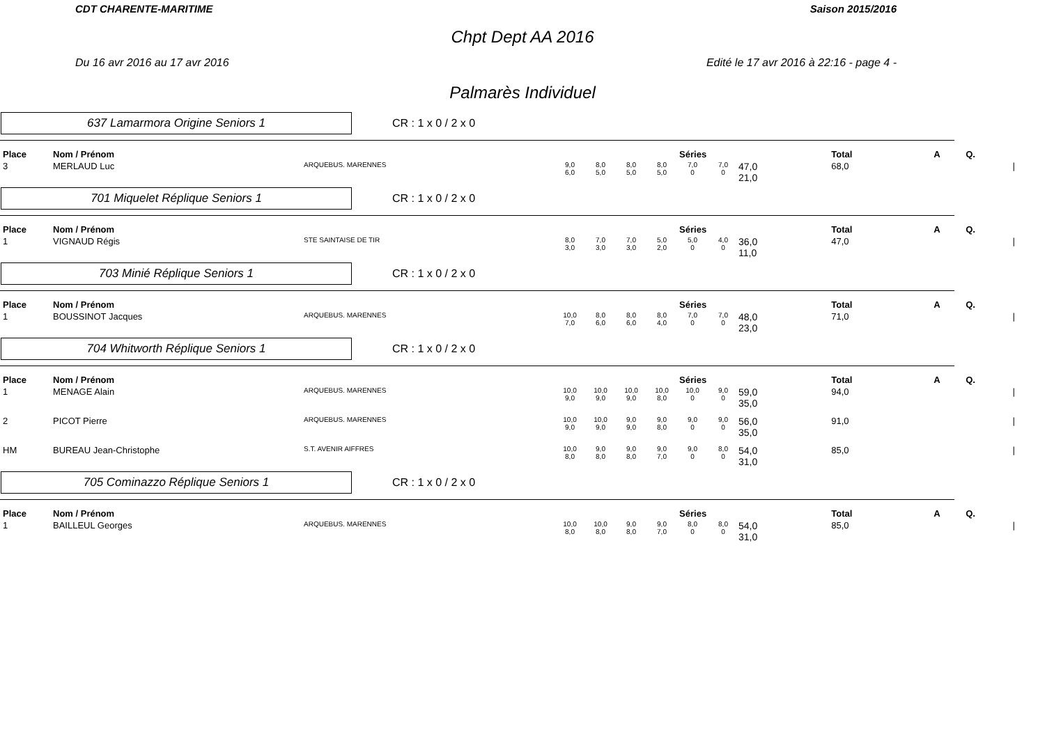CDT CHARENTE-MARITIME Saison 2015/2016
Chpt Dept AA 2016
Du 16 avr 2016 au 17 avr 2016 Edité le 17 avr 2016 à 22:16 - page 4 -
Palmarès Individuel
637 Lamarmora Origine Seniors 1
CR : 1 x 0 / 2 x 0
| Place | Nom / Prénom | | Séries | | | | | | | Total | A | Q. | |
| --- | --- | --- | --- | --- | --- | --- | --- | --- | --- | --- | --- | --- | --- |
| 3 | MERLAUD Luc | ARQUEBUS. MARENNES | 9,0 6,0 | 8,0 5,0 | 8,0 5,0 | 8,0 5,0 | 7,0 0 | 7,0 0 | 47,0 21,0 | 68,0 | | | / |
701 Miquelet Réplique Seniors 1
CR : 1 x 0 / 2 x 0
| Place | Nom / Prénom | | Séries | | | | | | | Total | A | Q. | |
| --- | --- | --- | --- | --- | --- | --- | --- | --- | --- | --- | --- | --- | --- |
| 1 | VIGNAUD Régis | STE SAINTAISE DE TIR | 8,0 3,0 | 7,0 3,0 | 7,0 3,0 | 5,0 2,0 | 5,0 0 | 4,0 0 | 36,0 11,0 | 47,0 | | | / |
703 Minié Réplique Seniors 1
CR : 1 x 0 / 2 x 0
| Place | Nom / Prénom | | Séries | | | | | | | Total | A | Q. | |
| --- | --- | --- | --- | --- | --- | --- | --- | --- | --- | --- | --- | --- | --- |
| 1 | BOUSSINOT Jacques | ARQUEBUS. MARENNES | 10,0 7,0 | 8,0 6,0 | 8,0 6,0 | 8,0 4,0 | 7,0 0 | 7,0 0 | 48,0 23,0 | 71,0 | | | / |
704 Whitworth Réplique Seniors 1
CR : 1 x 0 / 2 x 0
| Place | Nom / Prénom | | Séries | | | | | | | Total | A | Q. | |
| --- | --- | --- | --- | --- | --- | --- | --- | --- | --- | --- | --- | --- | --- |
| 1 | MENAGE Alain | ARQUEBUS. MARENNES | 10,0 9,0 | 10,0 9,0 | 10,0 9,0 | 10,0 8,0 | 10,0 0 | 9,0 0 | 59,0 35,0 | 94,0 | | | / |
| 2 | PICOT Pierre | ARQUEBUS. MARENNES | 10,0 9,0 | 10,0 9,0 | 9,0 9,0 | 9,0 8,0 | 9,0 0 | 9,0 0 | 56,0 35,0 | 91,0 | | | / |
| HM | BUREAU Jean-Christophe | S.T. AVENIR AIFFRES | 10,0 8,0 | 9,0 8,0 | 9,0 8,0 | 9,0 7,0 | 9,0 0 | 8,0 0 | 54,0 31,0 | 85,0 | | | / |
705 Cominazzo Réplique Seniors 1
CR : 1 x 0 / 2 x 0
| Place | Nom / Prénom | | Séries | | | | | | | Total | A | Q. | |
| --- | --- | --- | --- | --- | --- | --- | --- | --- | --- | --- | --- | --- | --- |
| 1 | BAILLEUL Georges | ARQUEBUS. MARENNES | 10,0 8,0 | 10,0 8,0 | 9,0 8,0 | 9,0 7,0 | 8,0 0 | 8,0 0 | 54,0 31,0 | 85,0 | | | / |